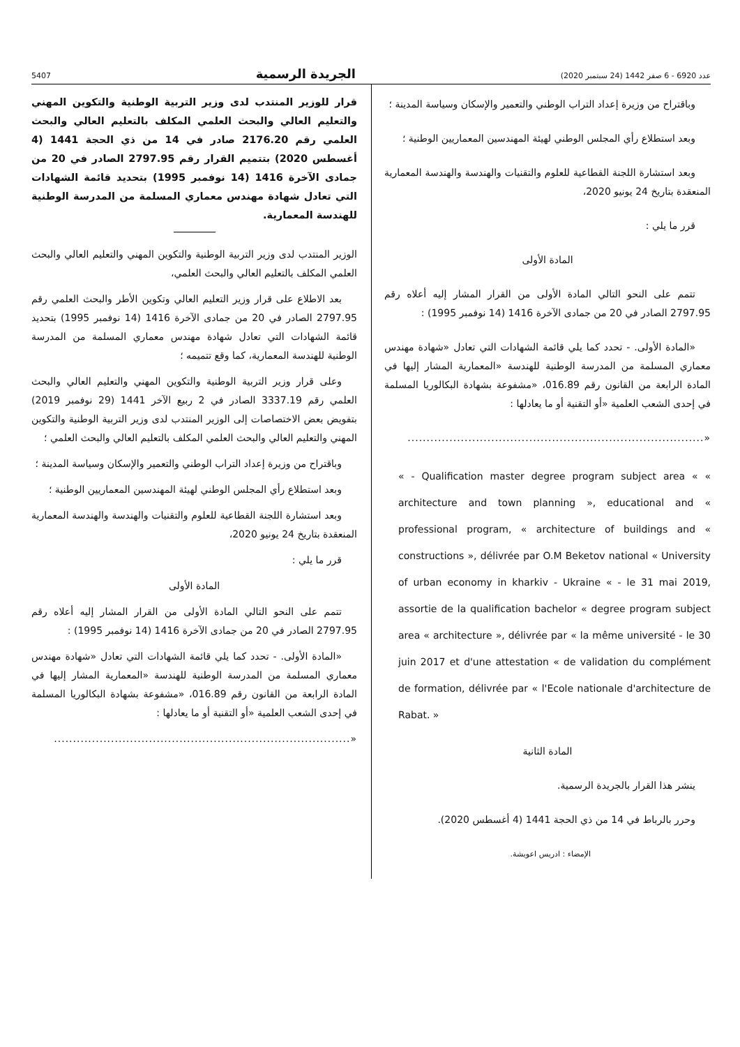عدد 6920 - 6 صفر 1442 (24 سبتمبر 2020) الجريدة الرسمية 5407
وباقتراح من وزيرة إعداد التراب الوطني والتعمير والإسكان وسياسة المدينة ؛
وبعد استطلاع رأي المجلس الوطني لهيئة المهندسين المعماريين الوطنية ؛
وبعد استشارة اللجنة القطاعية للعلوم والتقنيات والهندسة والهندسة المعمارية المنعقدة بتاريخ 24 يونيو 2020،
قرر ما يلي :
المادة الأولى
تتمم على النحو التالي المادة الأولى من القرار المشار إليه أعلاه رقم 2797.95 الصادر في 20 من جمادى الآخرة 1416 (14 نوفمبر 1995) :
«المادة الأولى. - تحدد كما يلي قائمة الشهادات التي تعادل «شهادة مهندس معماري المسلمة من المدرسة الوطنية للهندسة «المعمارية المشار إليها في المادة الرابعة من القانون رقم 016.89، «مشفوعة بشهادة البكالوريا المسلمة في إحدى الشعب العلمية «أو التقنية أو ما يعادلها :
«..............................................................................
« - Qualification master degree program subject area « « architecture and town planning », educational and « professional program, « architecture of buildings and « constructions », délivrée par O.M Beketov national « University of urban economy in kharkiv - Ukraine « - le 31 mai 2019, assortie de la qualification bachelor « degree program subject area « architecture », délivrée par « la même université - le 30 juin 2017 et d'une attestation « de validation du complément de formation, délivrée par « l'Ecole nationale d'architecture de Rabat. »
المادة الثانية
ينشر هذا القرار بالجريدة الرسمية.
وحرر بالرباط في 14 من ذي الحجة 1441 (4 أغسطس 2020).
الإمضاء : ادريس اعويشة.
قرار للوزير المنتدب لدى وزير التربية الوطنية والتكوين المهني والتعليم العالي والبحث العلمي المكلف بالتعليم العالي والبحث العلمي رقم 2176.20 صادر في 14 من ذي الحجة 1441 (4 أغسطس 2020) بتتميم القرار رقم 2797.95 الصادر في 20 من جمادى الآخرة 1416 (14 نوفمبر 1995) بتحديد قائمة الشهادات التي تعادل شهادة مهندس معماري المسلمة من المدرسة الوطنية للهندسة المعمارية.
الوزير المنتدب لدى وزير التربية الوطنية والتكوين المهني والتعليم العالي والبحث العلمي المكلف بالتعليم العالي والبحث العلمي،
بعد الاطلاع على قرار وزير التعليم العالي وتكوين الأطر والبحث العلمي رقم 2797.95 الصادر في 20 من جمادى الآخرة 1416 (14 نوفمبر 1995) بتحديد قائمة الشهادات التي تعادل شهادة مهندس معماري المسلمة من المدرسة الوطنية للهندسة المعمارية، كما وقع تتميمه ؛
وعلى قرار وزير التربية الوطنية والتكوين المهني والتعليم العالي والبحث العلمي رقم 3337.19 الصادر في 2 ربيع الآخر 1441 (29 نوفمبر 2019) بتفويض بعض الاختصاصات إلى الوزير المنتدب لدى وزير التربية الوطنية والتكوين المهني والتعليم العالي والبحث العلمي المكلف بالتعليم العالي والبحث العلمي ؛
وباقتراح من وزيرة إعداد التراب الوطني والتعمير والإسكان وسياسة المدينة ؛
وبعد استطلاع رأي المجلس الوطني لهيئة المهندسين المعماريين الوطنية ؛
وبعد استشارة اللجنة القطاعية للعلوم والتقنيات والهندسة والهندسة المعمارية المنعقدة بتاريخ 24 يونيو 2020،
قرر ما يلي :
المادة الأولى
تتمم على النحو التالي المادة الأولى من القرار المشار إليه أعلاه رقم 2797.95 الصادر في 20 من جمادى الآخرة 1416 (14 نوفمبر 1995) :
«المادة الأولى. - تحدد كما يلي قائمة الشهادات التي تعادل «شهادة مهندس معماري المسلمة من المدرسة الوطنية للهندسة «المعمارية المشار إليها في المادة الرابعة من القانون رقم 016.89، «مشفوعة بشهادة البكالوريا المسلمة في إحدى الشعب العلمية «أو التقنية أو ما يعادلها :
«..............................................................................